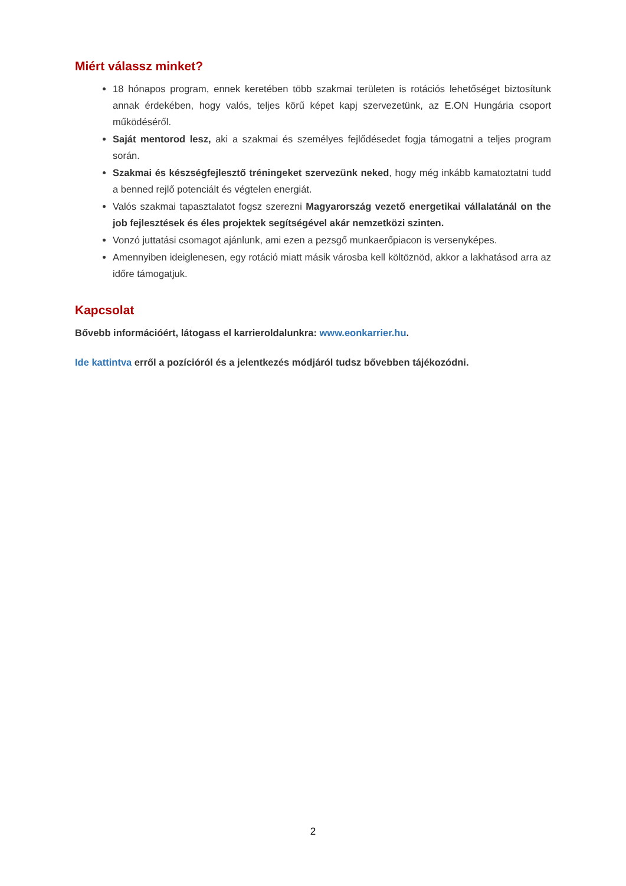Miért válassz minket?
18 hónapos program, ennek keretében több szakmai területen is rotációs lehetőséget biztosítunk annak érdekében, hogy valós, teljes körű képet kapj szervezetünk, az E.ON Hungária csoport működéséről.
Saját mentorod lesz, aki a szakmai és személyes fejlődésedet fogja támogatni a teljes program során.
Szakmai és készségfejlesztő tréningeket szervezünk neked, hogy még inkább kamatoztatni tudd a benned rejlő potenciált és végtelen energiát.
Valós szakmai tapasztalatot fogsz szerezni Magyarország vezető energetikai vállalatánál on the job fejlesztések és éles projektek segítségével akár nemzetközi szinten.
Vonzó juttatási csomagot ajánlunk, ami ezen a pezsgő munkaerőpiacon is versenyképes.
Amennyiben ideiglenesen, egy rotáció miatt másik városba kell költöznöd, akkor a lakhatásod arra az időre támogatjuk.
Kapcsolat
Bővebb információért, látogass el karrieroldalunkra: www.eonkarrier.hu.
Ide kattintva erről a pozícióról és a jelentkezés módjáról tudsz bővebben tájékozódni.
2